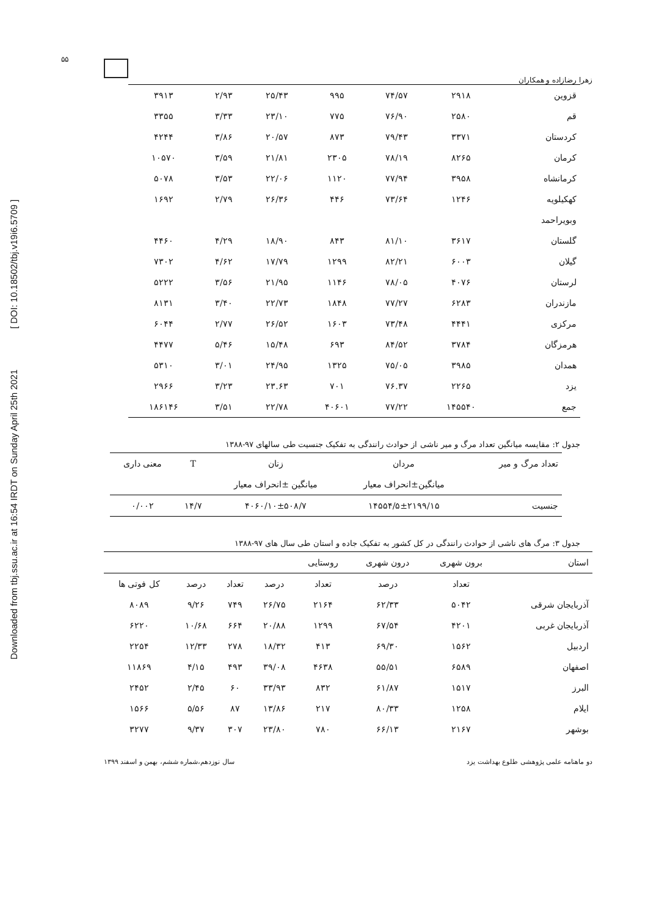Downloaded from tbj.ssu.ac.ir at 16:54 IRDT on Sunday April 25th 2021 [ DOI: 10.18502/tbj.v19i6.5709 ]
۵۵
زهرا رضازاده و همکاران
| قزوین | ۲۹۱۸ | ۷۴/۵۷ | ۹۹۵ | ۲۵/۴۳ | ۲/۹۳ | ۳۹۱۳ |
| قم | ۲۵۸۰ | ۷۶/۹۰ | ۷۷۵ | ۲۳/۱۰ | ۳/۳۳ | ۳۳۵۵ |
| کردستان | ۳۳۷۱ | ۷۹/۴۳ | ۸۷۳ | ۲۰/۵۷ | ۳/۸۶ | ۴۲۴۴ |
| کرمان | ۸۲۶۵ | ۷۸/۱۹ | ۲۳۰۵ | ۲۱/۸۱ | ۳/۵۹ | ۱۰۵۷۰ |
| کرمانشاه | ۳۹۵۸ | ۷۷/۹۴ | ۱۱۲۰ | ۲۲/۰۶ | ۳/۵۳ | ۵۰۷۸ |
| کهکیلویه | ۱۲۴۶ | ۷۳/۶۴ | ۴۴۶ | ۲۶/۳۶ | ۲/۷۹ | ۱۶۹۲ |
| وبویراحمد | | | | | | |
| گلستان | ۳۶۱۷ | ۸۱/۱۰ | ۸۴۳ | ۱۸/۹۰ | ۴/۲۹ | ۴۴۶۰ |
| گیلان | ۶۰۰۳ | ۸۲/۲۱ | ۱۲۹۹ | ۱۷/۷۹ | ۴/۶۲ | ۷۳۰۲ |
| لرستان | ۴۰۷۶ | ۷۸/۰۵ | ۱۱۴۶ | ۲۱/۹۵ | ۳/۵۶ | ۵۲۲۲ |
| مازندران | ۶۲۸۳ | ۷۷/۲۷ | ۱۸۴۸ | ۲۲/۷۳ | ۳/۴۰ | ۸۱۳۱ |
| مرکزی | ۴۴۴۱ | ۷۳/۴۸ | ۱۶۰۳ | ۲۶/۵۲ | ۲/۷۷ | ۶۰۴۴ |
| هرمزگان | ۳۷۸۴ | ۸۴/۵۲ | ۶۹۳ | ۱۵/۴۸ | ۵/۴۶ | ۴۴۷۷ |
| همدان | ۳۹۸۵ | ۷۵/۰۵ | ۱۳۲۵ | ۲۴/۹۵ | ۳/۰۱ | ۵۳۱۰ |
| یزد | ۲۲۶۵ | ۷۶.۳۷ | ۷۰۱ | ۲۳.۶۳ | ۳/۲۳ | ۲۹۶۶ |
| جمع | ۱۴۵۵۴۰ | ۷۷/۲۲ | ۴۰۶۰۱ | ۲۲/۷۸ | ۳/۵۱ | ۱۸۶۱۴۶ |
جدول ۲: مقایسه میانگین تعداد مرگ و میر ناشی از حوادث رانندگی به تفکیک جنسیت طی سالهای ۹۷-۱۳۸۸
| تعداد مرگ و میر | مردان | زنان | T | معنی داری |
| --- | --- | --- | --- | --- |
| | میانگین±انحراف معیار | میانگین ±انحراف معیار | | |
| جنسیت | ۱۴۵۵۴/۵±۲۱۹۹/۱۵ | ۴۰۶۰/۱۰±۵۰۸/۷ | ۱۴/۷ | ۰/۰۰۲ |
جدول ۳: مرگ های ناشی از حوادث رانندگی در کل کشور به تفکیک جاده و استان طی سال های ۹۷-۱۳۸۸
| استان | برون شهری | درون شهری | روستایی | | | | |
| --- | --- | --- | --- | --- | --- | --- | --- |
| | تعداد | درصد | تعداد | درصد | تعداد | درصد | کل فوتی ها |
| آذربایجان شرقی | ۵۰۴۲ | ۶۲/۳۳ | ۲۱۶۴ | ۲۶/۷۵ | ۷۴۹ | ۹/۲۶ | ۸۰۸۹ |
| آذربایجان غربی | ۴۲۰۱ | ۶۷/۵۴ | ۱۲۹۹ | ۲۰/۸۸ | ۶۶۴ | ۱۰/۶۸ | ۶۲۲۰ |
| اردبیل | ۱۵۶۲ | ۶۹/۳۰ | ۴۱۳ | ۱۸/۳۲ | ۲۷۸ | ۱۲/۳۳ | ۲۲۵۴ |
| اصفهان | ۶۵۸۹ | ۵۵/۵۱ | ۴۶۳۸ | ۳۹/۰۸ | ۴۹۳ | ۴/۱۵ | ۱۱۸۶۹ |
| البرز | ۱۵۱۷ | ۶۱/۸۷ | ۸۳۲ | ۳۳/۹۳ | ۶۰ | ۲/۴۵ | ۲۴۵۲ |
| ایلام | ۱۲۵۸ | ۸۰/۳۳ | ۲۱۷ | ۱۳/۸۶ | ۸۷ | ۵/۵۶ | ۱۵۶۶ |
| بوشهر | ۲۱۶۷ | ۶۶/۱۳ | ۷۸۰ | ۲۳/۸۰ | ۳۰۷ | ۹/۳۷ | ۳۲۷۷ |
دو ماهنامه علمی پژوهشی طلوع بهداشت یزد سال نوزدهم،شماره ششم، بهمن و اسفند ۱۳۹۹